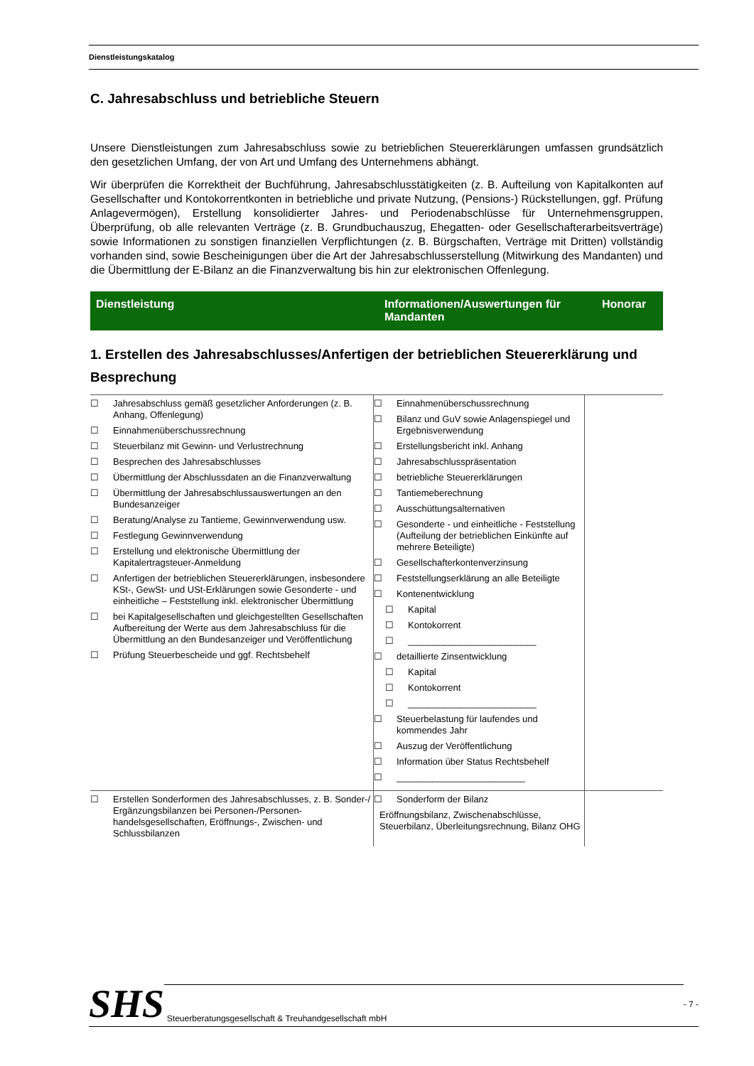Dienstleistungskatalog
C. Jahresabschluss und betriebliche Steuern
Unsere Dienstleistungen zum Jahresabschluss sowie zu betrieblichen Steuererklärungen umfassen grundsätzlich den gesetzlichen Umfang, der von Art und Umfang des Unternehmens abhängt.
Wir überprüfen die Korrektheit der Buchführung, Jahresabschlusstätigkeiten (z. B. Aufteilung von Kapitalkonten auf Gesellschafter und Kontokorrentkonten in betriebliche und private Nutzung, (Pensions-) Rückstellungen, ggf. Prüfung Anlagevermögen), Erstellung konsolidierter Jahres- und Periodenabschlüsse für Unternehmensgruppen, Überprüfung, ob alle relevanten Verträge (z. B. Grundbuchauszug, Ehegatten- oder Gesellschafterarbeitsverträge) sowie Informationen zu sonstigen finanziellen Verpflichtungen (z. B. Bürgschaften, Verträge mit Dritten) vollständig vorhanden sind, sowie Bescheinigungen über die Art der Jahresabschlusserstellung (Mitwirkung des Mandanten) und die Übermittlung der E-Bilanz an die Finanzverwaltung bis hin zur elektronischen Offenlegung.
| Dienstleistung | Informationen/Auswertungen für Mandanten | Honorar |
| --- | --- | --- |
1. Erstellen des Jahresabschlusses/Anfertigen der betrieblichen Steuererklärung und Besprechung
| ☐ Jahresabschluss gemäß gesetzlicher Anforderungen (z. B. Anhang, Offenlegung) ☐ Einnahmenüberschussrechnung ☐ Steuerbilanz mit Gewinn- und Verlustrechnung ☐ Besprechen des Jahresabschlusses ☐ Übermittlung der Abschlussdaten an die Finanzverwaltung ☐ Übermittlung der Jahresabschlussauswertungen an den Bundesanzeiger ☐ Beratung/Analyse zu Tantieme, Gewinnverwendung usw. ☐ Festlegung Gewinnverwendung ☐ Erstellung und elektronische Übermittlung der Kapitalertragsteuer-Anmeldung ☐ Anfertigen der betrieblichen Steuererklärungen, insbesondere KSt-, GewSt- und USt-Erklärungen sowie Gesonderte - und einheitliche – Feststellung inkl. elektronischer Übermittlung ☐ bei Kapitalgesellschaften und gleichgestellten Gesellschaften Aufbereitung der Werte aus dem Jahresabschluss für die Übermittlung an den Bundesanzeiger und Veröffentlichung ☐ Prüfung Steuerbescheide und ggf. Rechtsbehelf | ☐ Einnahmenüberschussrechnung ☐ Bilanz und GuV sowie Anlagenspiegel und Ergebnisverwendung ☐ Erstellungsbericht inkl. Anhang ☐ Jahresabschlusspräsentation ☐ betriebliche Steuererklärungen ☐ Tantiemeberechnung ☐ Ausschüttungsalternativen ☐ Gesonderte - und einheitliche - Feststellung (Aufteilung der betrieblichen Einkünfte auf mehrere Beteiligte) ☐ Gesellschafterkontenverzinsung ☐ Feststellungserklärung an alle Beteiligte ☐ Kontenentwicklung ☐ Kapital ☐ Kontokorrent ☐ _________________________ ☐ detaillierte Zinsentwicklung ☐ Kapital ☐ Kontokorrent ☐ _________________________ ☐ Steuerbelastung für laufendes und kommendes Jahr ☐ Auszug der Veröffentlichung ☐ Information über Status Rechtsbehelf ☐ _________________________ | |
| ☐ Erstellen Sonderformen des Jahresabschlusses, z. B. Sonder-/ Ergänzungsbilanzen bei Personen-/Personen-handelsgesellschaften, Eröffnungs-, Zwischen- und Schlussbilanzen | ☐ Sonderform der Bilanz Eröffnungsbilanz, Zwischenabschlüsse, Steuerbilanz, Überleitungsrechnung, Bilanz OHG | |
SHS Steuerberatungsgesellschaft & Treuhandgesellschaft mbH - 7 -